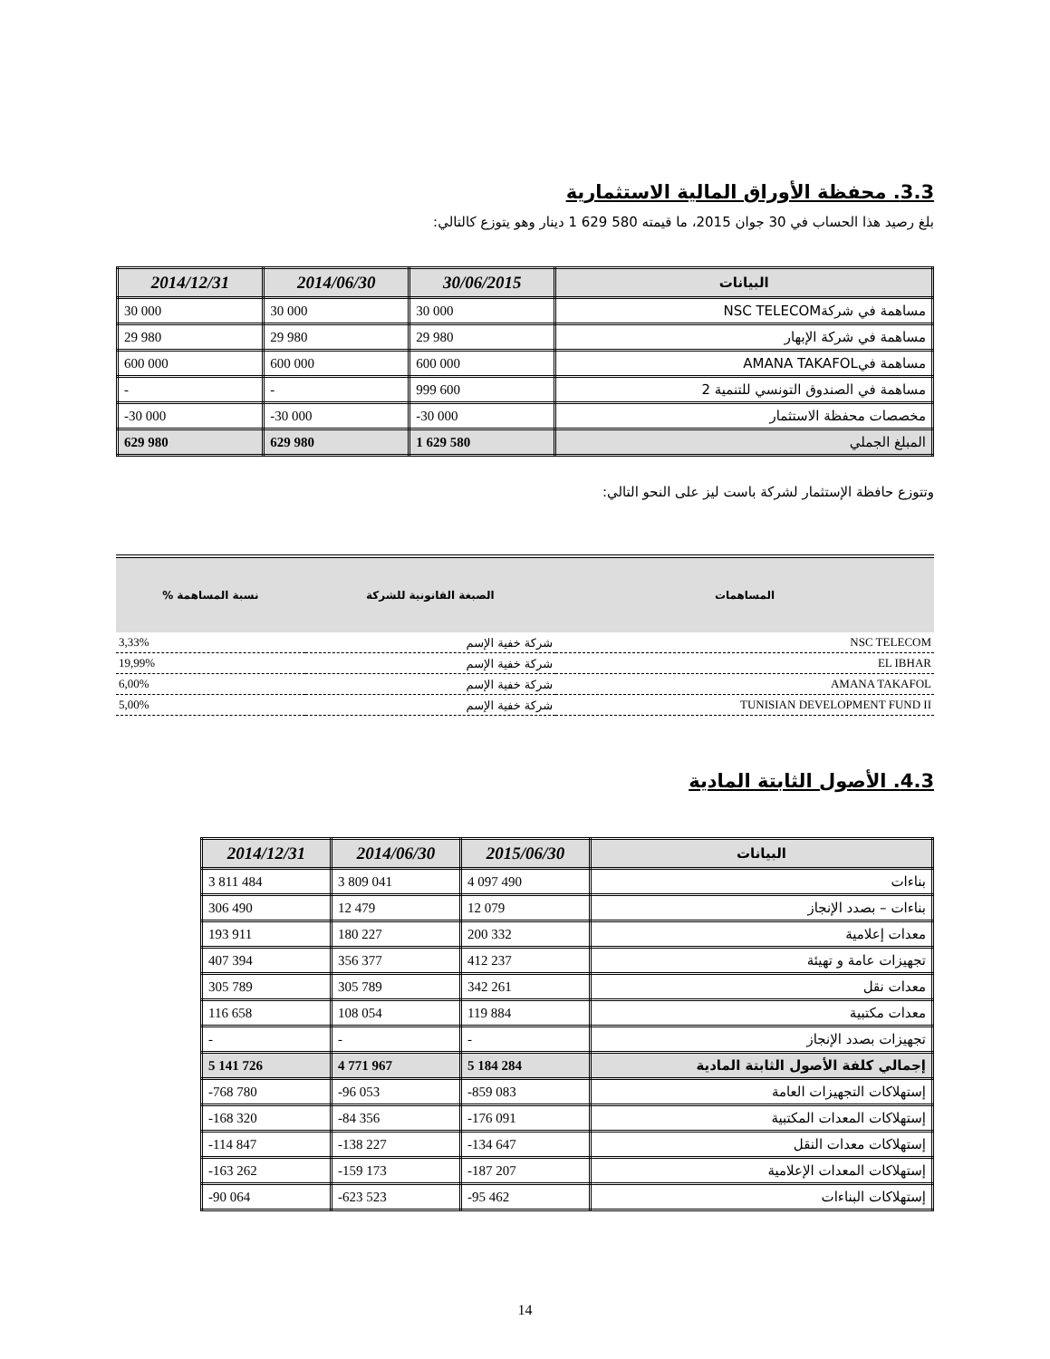3.3. محفظة الأوراق المالية الاستثمارية
بلغ رصيد هذا الحساب في 30 جوان 2015، ما قيمته 580 629 1 دينار وهو يتوزع كالتالي:
| البيانات | 30/06/2015 | 2014/06/30 | 2014/12/31 |
| --- | --- | --- | --- |
| مساهمة في شركةNSC TELECOM | 30 000 | 30 000 | 30 000 |
| مساهمة في شركة الإبهار | 29 980 | 29 980 | 29 980 |
| مساهمة فيAMANA TAKAFOL | 600 000 | 600 000 | 600 000 |
| مساهمة في الصندوق التونسي للتنمية 2 | 999 600 | - | - |
| مخصصات محفظة الاستثمار | -30 000 | -30 000 | -30 000 |
| المبلغ الجملي | 1 629 580 | 629 980 | 629 980 |
وتتوزع حافظة الإستثمار لشركة باست ليز على النحو التالي:
| المساهمات | الصبغة القانونية للشركة | نسبة المساهمة % |
| --- | --- | --- |
| NSC TELECOM | شركة خفية الإسم | 3,33% |
| EL IBHAR | شركة خفية الإسم | 19,99% |
| AMANA TAKAFOL | شركة خفية الإسم | 6,00% |
| TUNISIAN DEVELOPMENT FUND II | شركة خفية الإسم | 5,00% |
4.3. الأصول الثابتة المادية
| البيانات | 2015/06/30 | 2014/06/30 | 2014/12/31 |
| --- | --- | --- | --- |
| بناءات | 4 097 490 | 3 809 041 | 3 811 484 |
| بناءات – بصدد الإنجاز | 12 079 | 12 479 | 306 490 |
| معدات إعلامية | 200 332 | 180 227 | 193 911 |
| تجهيزات عامة و تهيئة | 412 237 | 356 377 | 407 394 |
| معدات نقل | 342 261 | 305 789 | 305 789 |
| معدات مكتبية | 119 884 | 108 054 | 116 658 |
| تجهيزات بصدد الإنجاز | - | - | - |
| إجمالي كلفة الأصول الثابتة المادية | 5 184 284 | 4 771 967 | 5 141 726 |
| إستهلاكات التجهيزات العامة | -859 083 | -96 053 | -768 780 |
| إستهلاكات المعدات المكتبية | -176 091 | -84 356 | -168 320 |
| إستهلاكات معدات النقل | -134 647 | -138 227 | -114 847 |
| إستهلاكات المعدات الإعلامية | -187 207 | -159 173 | -163 262 |
| إستهلاكات البناءات | -95 462 | -623 523 | -90 064 |
14